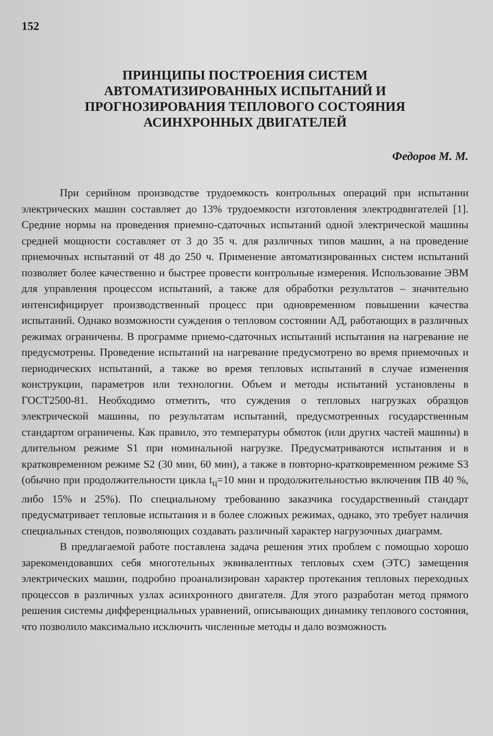152
ПРИНЦИПЫ ПОСТРОЕНИЯ СИСТЕМ
АВТОМАТИЗИРОВАННЫХ ИСПЫТАНИЙ И
ПРОГНОЗИРОВАНИЯ ТЕПЛОВОГО СОСТОЯНИЯ
АСИНХРОННЫХ ДВИГАТЕЛЕЙ
Федоров М. М.
При серийном производстве трудоемкость контрольных операций при испытании электрических машин составляет до 13% трудоемкости изготовления электродвигателей [1]. Средние нормы на проведения приемно-сдаточных испытаний одной электрической машины средней мощности составляет от 3 до 35 ч. для различных типов машин, а на проведение приемочных испытаний от 48 до 250 ч. Применение автоматизированных систем испытаний позволяет более качественно и быстрее провести контрольные измерения. Использование ЭВМ для управления процессом испытаний, а также для обработки результатов – значительно интенсифицирует производственный процесс при одновременном повышении качества испытаний. Однако возможности суждения о тепловом состоянии АД, работающих в различных режимах ограничены. В программе приемо-сдаточных испытаний испытания на нагревание не предусмотрены. Проведение испытаний на нагревание предусмотрено во время приемочных и периодических испытаний, а также во время тепловых испытаний в случае изменения конструкции, параметров или технологии. Объем и методы испытаний установлены в ГОСТ2500-81. Необходимо отметить, что суждения о тепловых нагрузках образцов электрической машины, по результатам испытаний, предусмотренных государственным стандартом ограничены. Как правило, это температуры обмоток (или других частей машины) в длительном режиме S1 при номинальной нагрузке. Предусматриваются испытания и в кратковременном режиме S2 (30 мин, 60 мин), а также в повторно-кратковременном режиме S3 (обычно при продолжительности цикла t<sub>ц</sub>=10 мин и продолжительностью включения ПВ 40 %, либо 15% и 25%). По специальному требованию заказчика государственный стандарт предусматривает тепловые испытания и в более сложных режимах, однако, это требует наличия специальных стендов, позволяющих создавать различный характер нагрузочных диаграмм.
В предлагаемой работе поставлена задача решения этих проблем с помощью хорошо зарекомендовавших себя многотельных эквивалентных тепловых схем (ЭТС) замещения электрических машин, подробно проанализирован характер протекания тепловых переходных процессов в различных узлах асинхронного двигателя. Для этого разработан метод прямого решения системы дифференциальных уравнений, описывающих динамику теплового состояния, что позволило максимально исключить численные методы и дало возможность